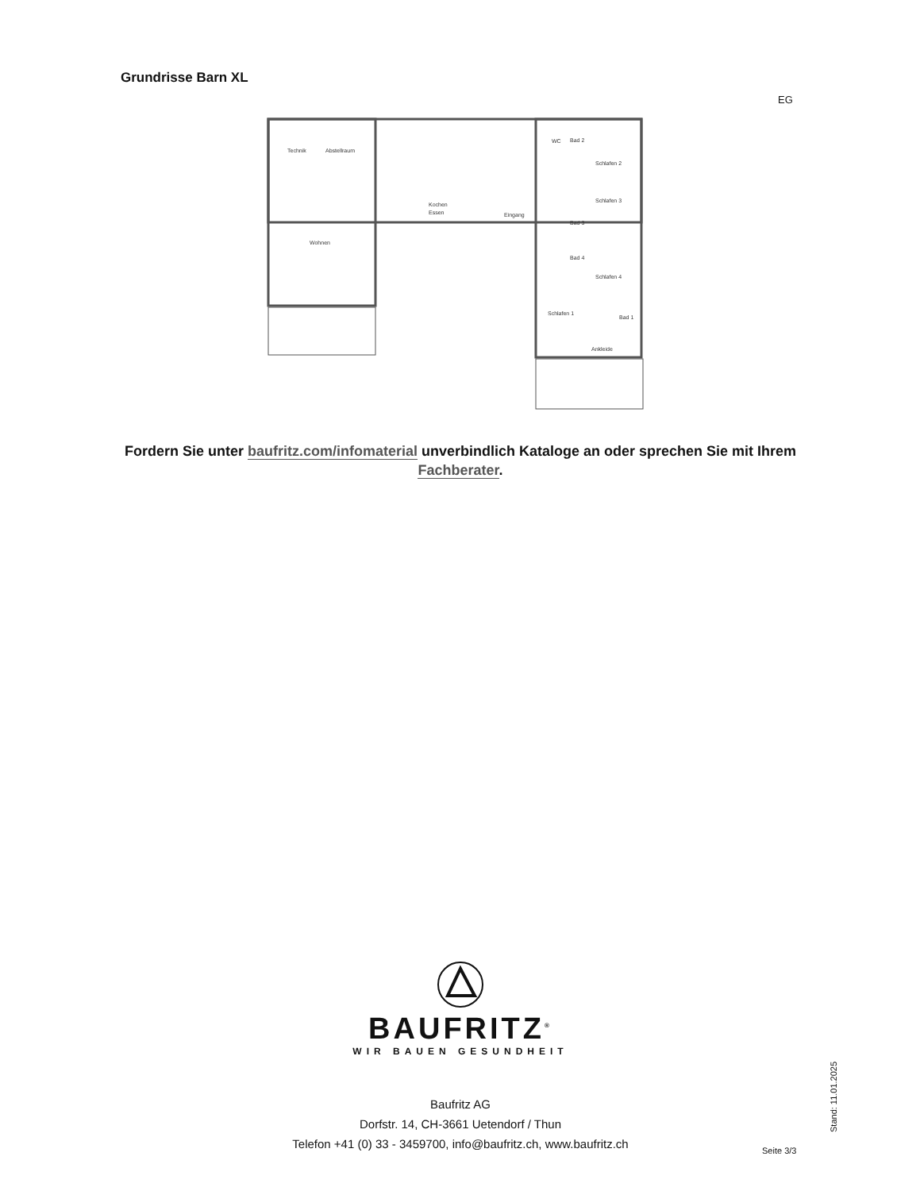Grundrisse Barn XL
EG
Technik
Abstellraum
Kochen
Essen
Eingang
Wohnen
WC
Bad 2
Schlafen 2
Schlafen 3
Bad 3
Bad 4
Schlafen 4
Schlafen 1
Bad 1
Ankleide
Fordern Sie unter baufritz.com/infomaterial unverbindlich Kataloge an oder sprechen Sie mit Ihrem Fachberater.
BAUFRITZ<sup>®</sup>
WIR BAUEN GESUNDHEIT
Baufritz AG
Dorfstr. 14, CH-3661 Uetendorf / Thun
Telefon +41 (0) 33 - 3459700, info@baufritz.ch, www.baufritz.ch
Seite 3/3
Stand: 11.01.2025